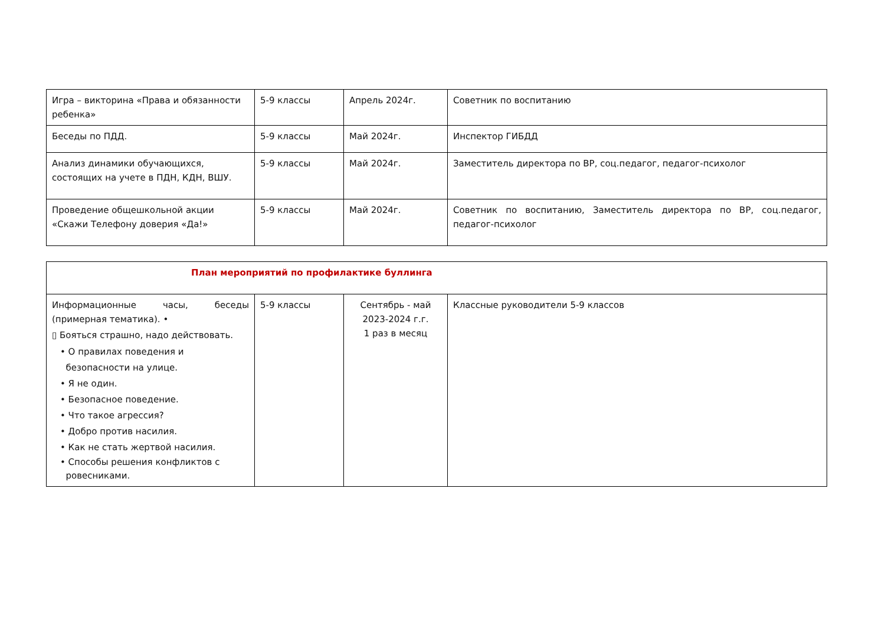| Игра – викторина «Права и обязанности ребенка» | 5-9 классы | Апрель 2024г. | Советник по воспитанию |
| Беседы по ПДД. | 5-9 классы | Май 2024г. | Инспектор ГИБДД |
| Анализ динамики обучающихся, состоящих на учете в ПДН, КДН, ВШУ. | 5-9 классы | Май 2024г. | Заместитель директора по ВР, соц.педагог, педагог-психолог |
| Проведение общешкольной акции «Скажи Телефону доверия «Да!» | 5-9 классы | Май 2024г. | Советник по воспитанию, Заместитель директора по ВР, соц.педагог, педагог-психолог |
| План мероприятий по профилактике буллинга | | | |
| Информационные часы, беседы (примерная тематика). • ▯ Бояться страшно, надо действовать. • О правилах поведения и безопасности на улице. • Я не один. • Безопасное поведение. • Что такое агрессия? • Добро против насилия. • Как не стать жертвой насилия. • Способы решения конфликтов с ровесниками. | 5-9 классы | Сентябрь - май 2023-2024 г.г. 1 раз в месяц | Классные руководители 5-9 классов |